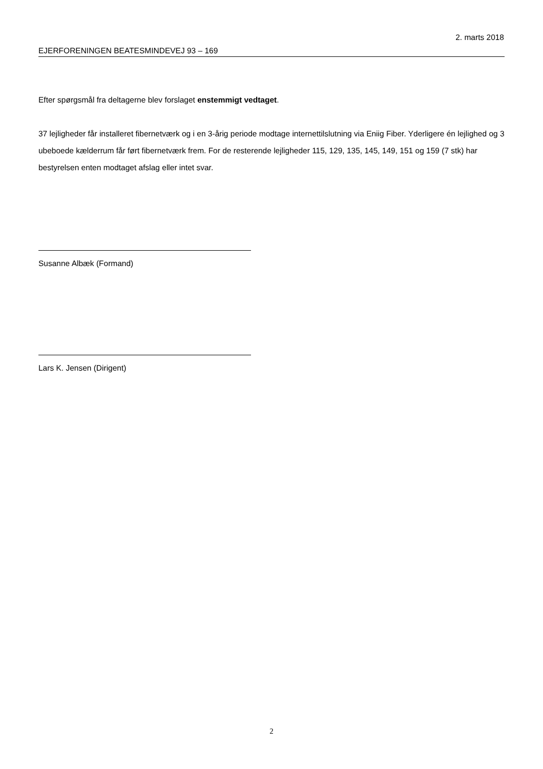2. marts 2018
EJERFORENINGEN BEATESMINDEVEJ 93 – 169
Efter spørgsmål fra deltagerne blev forslaget enstemmigt vedtaget.
37 lejligheder får installeret fibernetværk og i en 3-årig periode modtage internettilslutning via Eniig Fiber. Yderligere én lejlighed og 3 ubeboede kælderrum får ført fibernetværk frem. For de resterende lejligheder 115, 129, 135, 145, 149, 151 og 159 (7 stk) har bestyrelsen enten modtaget afslag eller intet svar.
Susanne Albæk (Formand)
Lars K. Jensen (Dirigent)
2